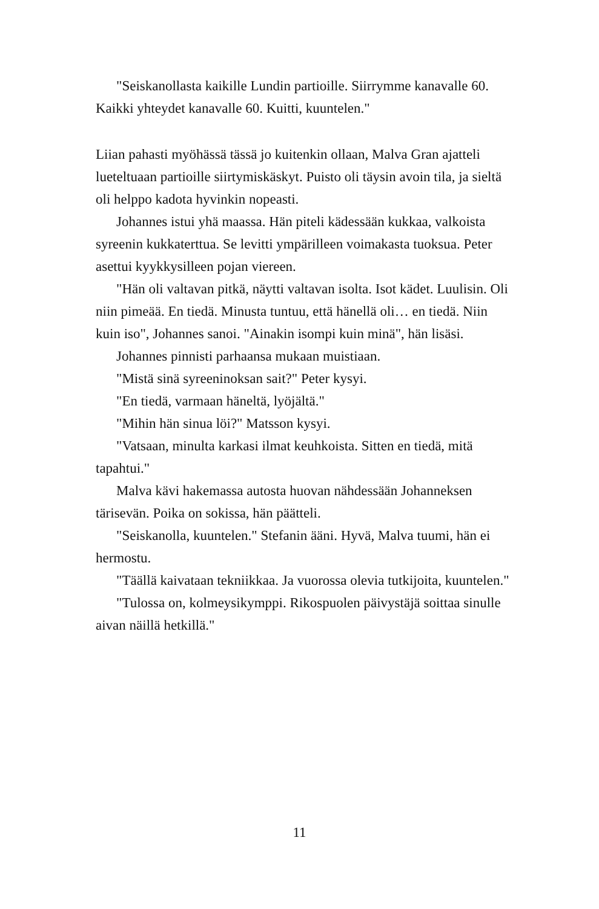"Seiskanollasta kaikille Lundin partioille. Siirrymme kanavalle 60. Kaikki yhteydet kanavalle 60. Kuitti, kuuntelen."
Liian pahasti myöhässä tässä jo kuitenkin ollaan, Malva Gran ajatteli lueteltuaan partioille siirtymiskäskyt. Puisto oli täysin avoin tila, ja sieltä oli helppo kadota hyvinkin nopeasti.
Johannes istui yhä maassa. Hän piteli kädessään kukkaa, valkoista syreenin kukkaterttua. Se levitti ympärilleen voimakasta tuoksua. Peter asettui kyykkysilleen pojan viereen.
"Hän oli valtavan pitkä, näytti valtavan isolta. Isot kädet. Luulisin. Oli niin pimeää. En tiedä. Minusta tuntuu, että hänellä oli… en tiedä. Niin kuin iso", Johannes sanoi. "Ainakin isompi kuin minä", hän lisäsi.
Johannes pinnisti parhaansa mukaan muistiaan.
"Mistä sinä syreeninoksan sait?" Peter kysyi.
"En tiedä, varmaan häneltä, lyöjältä."
"Mihin hän sinua löi?" Matsson kysyi.
"Vatsaan, minulta karkasi ilmat keuhkoista. Sitten en tiedä, mitä tapahtui."
Malva kävi hakemassa autosta huovan nähdessään Johanneksen tärisevän. Poika on sokissa, hän päätteli.
"Seiskanolla, kuuntelen." Stefanin ääni. Hyvä, Malva tuumi, hän ei hermostu.
"Täällä kaivataan tekniikkaa. Ja vuorossa olevia tutkijoita, kuuntelen."
"Tulossa on, kolmeysikymppi. Rikospuolen päivystäjä soittaa sinulle aivan näillä hetkillä."
11